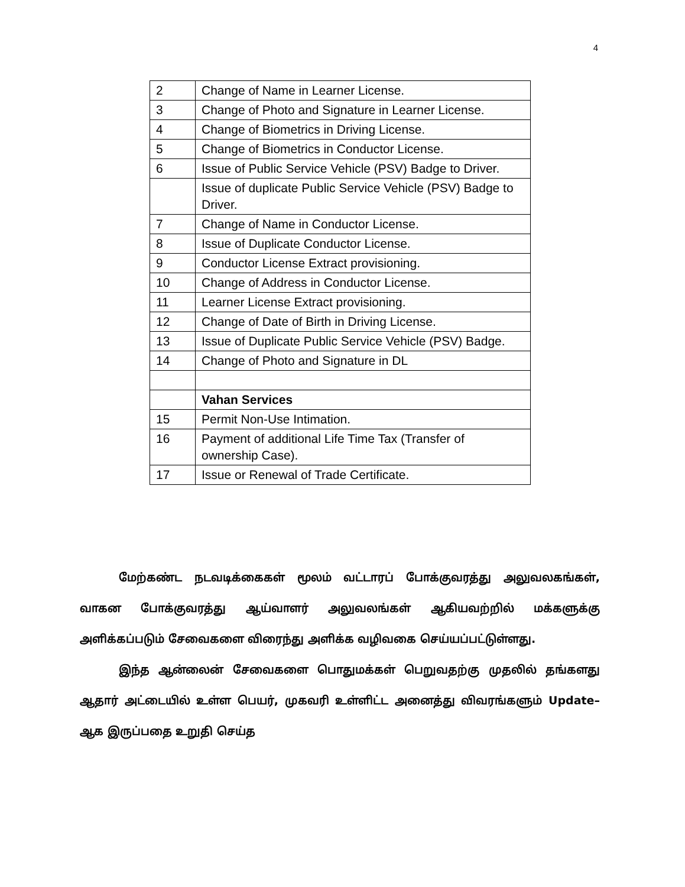4
| 2 | Change of Name in Learner License. |
| 3 | Change of Photo and Signature in Learner License. |
| 4 | Change of Biometrics in Driving License. |
| 5 | Change of Biometrics in Conductor License. |
| 6 | Issue of Public Service Vehicle (PSV) Badge to Driver. |
| | Issue of duplicate Public Service Vehicle (PSV) Badge to Driver. |
| 7 | Change of Name in Conductor License. |
| 8 | Issue of Duplicate Conductor License. |
| 9 | Conductor License Extract provisioning. |
| 10 | Change of Address in Conductor License. |
| 11 | Learner License Extract provisioning. |
| 12 | Change of Date of Birth in Driving License. |
| 13 | Issue of Duplicate Public Service Vehicle (PSV) Badge. |
| 14 | Change of Photo and Signature in DL |
| | Vahan Services |
| 15 | Permit Non-Use Intimation. |
| 16 | Payment of additional Life Time Tax (Transfer of ownership Case). |
| 17 | Issue or Renewal of Trade Certificate. |
மேற்கண்ட நடவடிக்கைகள் மூலம் வட்டாரப் போக்குவரத்து அலுவலகங்கள், வாகன போக்குவரத்து ஆய்வாளர் அலுவலங்கள் ஆகியவற்றில் மக்களுக்கு அளிக்கப்படும் சேவைகளை விரைந்து அளிக்க வழிவகை செய்யப்பட்டுள்ளது.
இந்த ஆன்லைன் சேவைகளை பொதுமக்கள் பெறுவதற்கு முதலில் தங்களது ஆதார் அட்டையில் உள்ள பெயர், முகவரி உள்ளிட்ட அனைத்து விவரங்களும் Update–ஆக இருப்பதை உறுதி செய்த